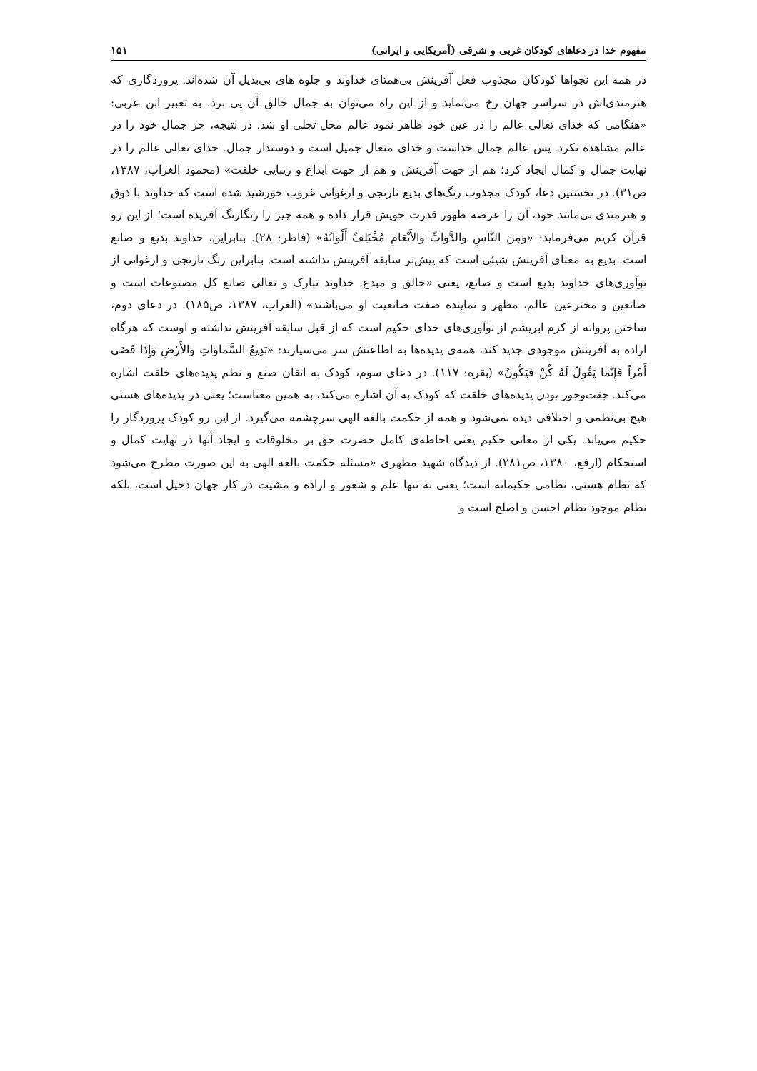مفهوم خدا در دعاهای کودکان غربی و شرقی (آمریکایی و ایرانی) ۱۵۱
در همه این نجواها کودکان مجذوب فعل آفرینش بی‌همتای خداوند و جلوه های بی‌بدیل آن شده‌اند. پروردگاری که هنرمندی‌اش در سراسر جهان رخ می‌نماید و از این راه می‌توان به جمال خالق آن پی برد. به تعبیر ابن عربی: «هنگامی که خدای تعالی عالم را در عین خود ظاهر نمود عالم محل تجلی او شد. در نتیجه، جز جمال خود را در عالم مشاهده نکرد. پس عالم جمال خداست و خدای متعال جمیل است و دوستدار جمال. خدای تعالی عالم را در نهایت جمال و کمال ایجاد کرد؛ هم از جهت آفرینش و هم از جهت ابداع و زیبایی خلقت» (محمود الغراب، ۱۳۸۷، ص۳۱). در نخستین دعا، کودک مجذوب رنگ‌های بدیع نارنجی و ارغوانی غروب خورشید شده است که خداوند با ذوق و هنرمندی بی‌مانند خود، آن را عرصه ظهور قدرت خویش قرار داده و همه چیز را رنگارنگ آفریده است؛ از این رو قرآن کریم می‌فرماید: «وَمِنَ النَّاسِ وَالدَّوَابِّ وَالأَنْعَامِ مُخْتَلِفٌ أَلْوَانُهُ» (فاطر: ۲۸). بنابراین، خداوند بدیع و صانع است. بدیع به معنای آفرینش شیئی است که پیش‌تر سابقه آفرینش نداشته است. بنابراین رنگ نارنجی و ارغوانی از نوآوری‌های خداوند بدیع است و صانع، یعنی «خالق و مبدع. خداوند تبارک و تعالی صانع کل مصنوعات است و صانعین و مخترعین عالم، مظهر و نماینده صفت صانعیت او می‌باشند» (الغراب، ۱۳۸۷، ص۱۸۵). در دعای دوم، ساختن پروانه از کرم ابریشم از نوآوری‌های خدای حکیم است که از قبل سابقه آفرینش نداشته و اوست که هرگاه اراده به آفرینش موجودی جدید کند، همه‌ی پدیده‌ها به اطاعتش سر می‌سپارند: «بَدِیعُ السَّمَاوَاتِ وَالأَرْضِ وَإِذَا قَضَى أَمْراً فَإِنَّمَا يَقُولُ لَهُ كُنْ فَيَكُونُ» (بقره: ۱۱۷). در دعای سوم، کودک به اتقان صنع و نظم پدیده‌های خلقت اشاره می‌کند. جفت‌وجور بودن پدیده‌های خلقت که کودک به آن اشاره می‌کند، به همین معناست؛ یعنی در پدیده‌های هستی هیچ بی‌نظمی و اختلافی دیده نمی‌شود و همه از حکمت بالغه الهی سرچشمه می‌گیرد. از این رو کودک پروردگار را حکیم می‌یابد. یکی از معانی حکیم یعنی احاطه‌ی کامل حضرت حق بر مخلوقات و ایجاد آنها در نهایت کمال و استحکام (ارفع، ۱۳۸۰، ص۲۸۱). از دیدگاه شهید مطهری «مسئله حکمت بالغه الهی به این صورت مطرح می‌شود که نظام هستی، نظامی حکیمانه است؛ یعنی نه تنها علم و شعور و اراده و مشیت در کار جهان دخیل است، بلکه نظام موجود نظام احسن و اصلح است و